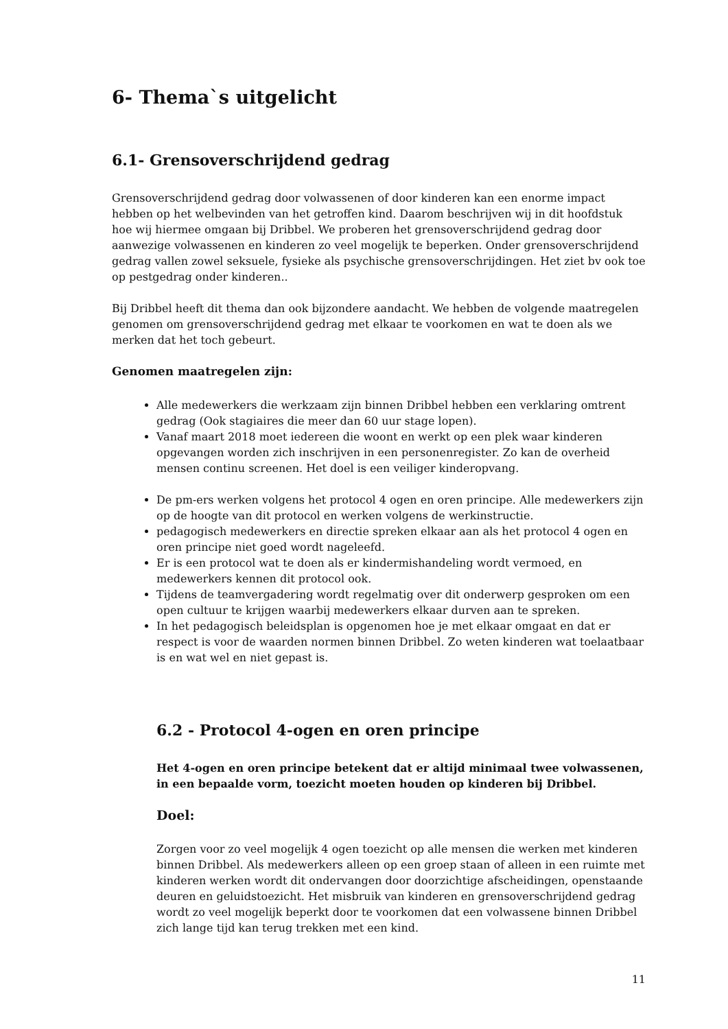6- Thema`s uitgelicht
6.1- Grensoverschrijdend gedrag
Grensoverschrijdend gedrag door volwassenen of door kinderen kan een enorme impact hebben op het welbevinden van het getroffen kind. Daarom beschrijven wij in dit hoofdstuk hoe wij hiermee omgaan bij Dribbel. We proberen het grensoverschrijdend gedrag door aanwezige volwassenen en kinderen zo veel mogelijk te beperken. Onder grensoverschrijdend gedrag vallen zowel seksuele, fysieke als psychische grensoverschrijdingen. Het ziet bv ook toe op pestgedrag onder kinderen..
Bij Dribbel heeft dit thema dan ook bijzondere aandacht. We hebben de volgende maatregelen genomen om grensoverschrijdend gedrag met elkaar te voorkomen en wat te doen als we merken dat het toch gebeurt.
Genomen maatregelen zijn:
Alle medewerkers die werkzaam zijn binnen Dribbel hebben een verklaring omtrent gedrag (Ook stagiaires die meer dan 60 uur stage lopen).
Vanaf maart 2018 moet iedereen die woont en werkt op een plek waar kinderen opgevangen worden zich inschrijven in een personenregister. Zo kan de overheid mensen continu screenen. Het doel is een veiliger kinderopvang.
De pm-ers werken volgens het protocol 4 ogen en oren principe. Alle medewerkers zijn op de hoogte van dit protocol en werken volgens de werkinstructie.
pedagogisch medewerkers en directie spreken elkaar aan als het protocol 4 ogen en oren principe niet goed wordt nageleefd.
Er is een protocol wat te doen als er kindermishandeling wordt vermoed, en medewerkers kennen dit protocol ook.
Tijdens de teamvergadering wordt regelmatig over dit onderwerp gesproken om een open cultuur te krijgen waarbij medewerkers elkaar durven aan te spreken.
In het pedagogisch beleidsplan is opgenomen hoe je met elkaar omgaat en dat er respect is voor de waarden normen binnen Dribbel. Zo weten kinderen wat toelaatbaar is en wat wel en niet gepast is.
6.2 - Protocol 4-ogen en oren principe
Het 4-ogen en oren principe betekent dat er altijd minimaal twee volwassenen, in een bepaalde vorm, toezicht moeten houden op kinderen bij Dribbel.
Doel:
Zorgen voor zo veel mogelijk 4 ogen toezicht op alle mensen die werken met kinderen binnen Dribbel. Als medewerkers alleen op een groep staan of alleen in een ruimte met kinderen werken wordt dit ondervangen door doorzichtige afscheidingen, openstaande deuren en geluidstoezicht. Het misbruik van kinderen en grensoverschrijdend gedrag wordt zo veel mogelijk beperkt door te voorkomen dat een volwassene binnen Dribbel zich lange tijd kan terug trekken met een kind.
11